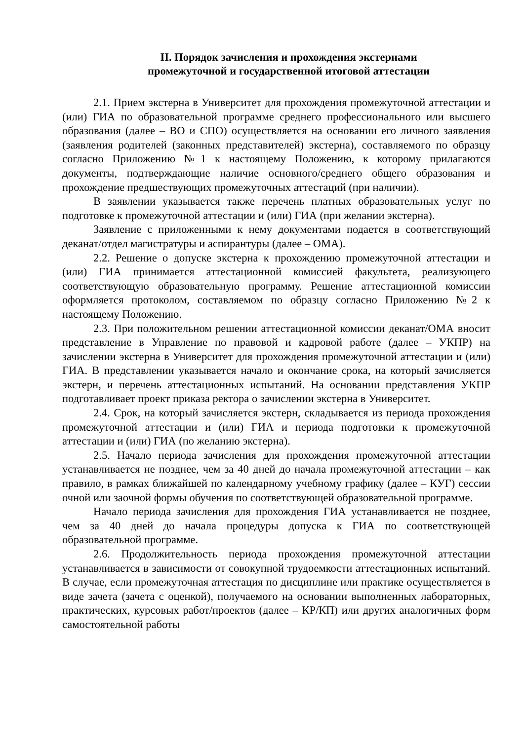II. Порядок зачисления и прохождения экстернами
промежуточной и государственной итоговой аттестации
2.1. Прием экстерна в Университет для прохождения промежуточной аттестации и (или) ГИА по образовательной программе среднего профессионального или высшего образования (далее – ВО и СПО) осуществляется на основании его личного заявления (заявления родителей (законных представителей) экстерна), составляемого по образцу согласно Приложению №1 к настоящему Положению, к которому прилагаются документы, подтверждающие наличие основного/среднего общего образования и прохождение предшествующих промежуточных аттестаций (при наличии).
В заявлении указывается также перечень платных образовательных услуг по подготовке к промежуточной аттестации и (или) ГИА (при желании экстерна).
Заявление с приложенными к нему документами подается в соответствующий деканат/отдел магистратуры и аспирантуры (далее – ОМА).
2.2. Решение о допуске экстерна к прохождению промежуточной аттестации и (или) ГИА принимается аттестационной комиссией факультета, реализующего соответствующую образовательную программу. Решение аттестационной комиссии оформляется протоколом, составляемом по образцу согласно Приложению №2 к настоящему Положению.
2.3. При положительном решении аттестационной комиссии деканат/ОМА вносит представление в Управление по правовой и кадровой работе (далее – УКПР) на зачислении экстерна в Университет для прохождения промежуточной аттестации и (или) ГИА. В представлении указывается начало и окончание срока, на который зачисляется экстерн, и перечень аттестационных испытаний. На основании представления УКПР подготавливает проект приказа ректора о зачислении экстерна в Университет.
2.4. Срок, на который зачисляется экстерн, складывается из периода прохождения промежуточной аттестации и (или) ГИА и периода подготовки к промежуточной аттестации и (или) ГИА (по желанию экстерна).
2.5. Начало периода зачисления для прохождения промежуточной аттестации устанавливается не позднее, чем за 40 дней до начала промежуточной аттестации – как правило, в рамках ближайшей по календарному учебному графику (далее – КУГ) сессии очной или заочной формы обучения по соответствующей образовательной программе.
Начало периода зачисления для прохождения ГИА устанавливается не позднее, чем за 40 дней до начала процедуры допуска к ГИА по соответствующей образовательной программе.
2.6. Продолжительность периода прохождения промежуточной аттестации устанавливается в зависимости от совокупной трудоемкости аттестационных испытаний. В случае, если промежуточная аттестация по дисциплине или практике осуществляется в виде зачета (зачета с оценкой), получаемого на основании выполненных лабораторных, практических, курсовых работ/проектов (далее – КР/КП) или других аналогичных форм самостоятельной работы